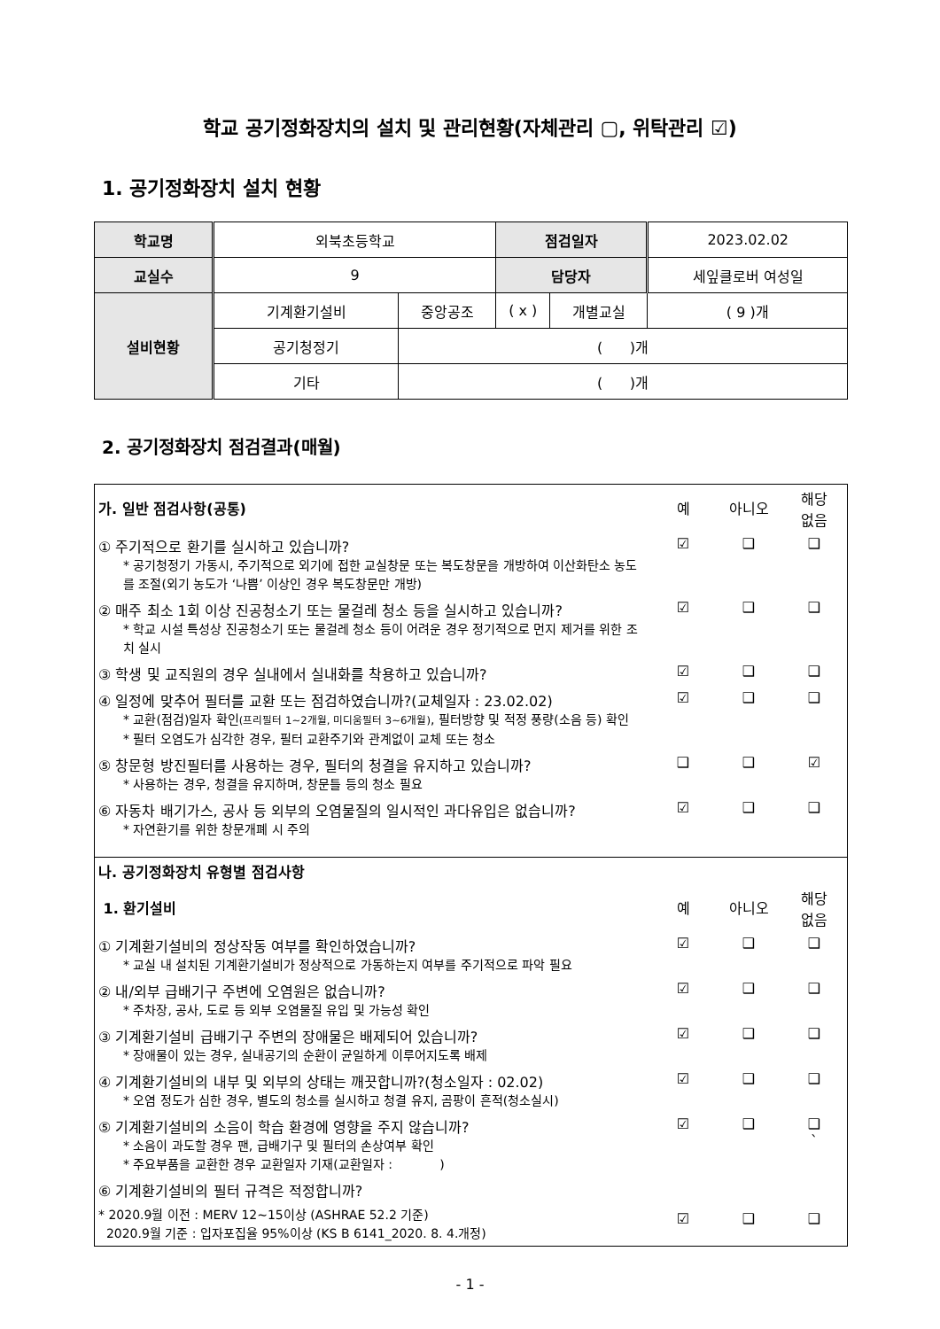학교 공기정화장치의 설치 및 관리현황(자체관리 ▢, 위탁관리 ☑)
1. 공기정화장치 설치 현황
| 학교명 | 외북초등학교 | | 점검일자 | | 2023.02.02 |
| 교실수 | 9 | | 담당자 | | 세잎클로버 여성일 |
| 설비현황 | 기계환기설비 | 중앙공조 | ( x ) | 개별교실 | ( 9 )개 |
| | 공기청정기 | ( )개 | | | |
| | 기타 | ( )개 | | | |
2. 공기정화장치 점검결과(매월)
| 가. 일반 점검사항(공통) | 예 | 아니오 | 해당 없음 |
| ① 주기적으로 환기를 실시하고 있습니까? * 공기청정기 가동시, 주기적으로 외기에 접한 교실창문 또는 복도창문을 개방하여 이산화탄소 농도를 조절(외기 농도가 ‘나쁨’ 이상인 경우 복도창문만 개방) | ☑ | ❑ | ❑ |
| ② 매주 최소 1회 이상 진공청소기 또는 물걸레 청소 등을 실시하고 있습니까? * 학교 시설 특성상 진공청소기 또는 물걸레 청소 등이 어려운 경우 정기적으로 먼지 제거를 위한 조치 실시 | ☑ | ❑ | ❑ |
| ③ 학생 및 교직원의 경우 실내에서 실내화를 착용하고 있습니까? | ☑ | ❑ | ❑ |
| ④ 일정에 맞추어 필터를 교환 또는 점검하였습니까?(교체일자 : 23.02.02) * 교환(점검)일자 확인 (프리필터 1~2개월, 미디움필터 3~6개월) , 필터방향 및 적정 풍량(소음 등) 확인 * 필터 오염도가 심각한 경우, 필터 교환주기와 관계없이 교체 또는 청소 | ☑ | ❑ | ❑ |
| ⑤ 창문형 방진필터를 사용하는 경우, 필터의 청결을 유지하고 있습니까? * 사용하는 경우, 청결을 유지하며, 창문틀 등의 청소 필요 | ❑ | ❑ | ☑ |
| ⑥ 자동차 배기가스, 공사 등 외부의 오염물질의 일시적인 과다유입은 없습니까? * 자연환기를 위한 창문개폐 시 주의 | ☑ | ❑ | ❑ |
| 나. 공기정화장치 유형별 점검사항 | | | |
| 1. 환기설비 | 예 | 아니오 | 해당 없음 |
| ① 기계환기설비의 정상작동 여부를 확인하였습니까? * 교실 내 설치된 기계환기설비가 정상적으로 가동하는지 여부를 주기적으로 파악 필요 | ☑ | ❑ | ❑ |
| ② 내/외부 급배기구 주변에 오염원은 없습니까? * 주차장, 공사, 도로 등 외부 오염물질 유입 및 가능성 확인 | ☑ | ❑ | ❑ |
| ③ 기계환기설비 급배기구 주변의 장애물은 배제되어 있습니까? * 장애물이 있는 경우, 실내공기의 순환이 균일하게 이루어지도록 배제 | ☑ | ❑ | ❑ |
| ④ 기계환기설비의 내부 및 외부의 상태는 깨끗합니까?(청소일자 : 02.02) * 오염 정도가 심한 경우, 별도의 청소를 실시하고 청결 유지, 곰팡이 흔적(청소실시) | ☑ | ❑ | ❑ |
| ⑤ 기계환기설비의 소음이 학습 환경에 영향을 주지 않습니까? * 소음이 과도할 경우 팬, 급배기구 및 필터의 손상여부 확인 * 주요부품을 교환한 경우 교환일자 기재(교환일자 : ) | ☑ | ❑ | ❑ ` |
| ⑥ 기계환기설비의 필터 규격은 적정합니까? * 2020.9월 이전 : MERV 12~15이상 (ASHRAE 52.2 기준) 2020.9월 기준 : 입자포집율 95%이상 (KS B 6141_2020. 8. 4.개정) | ☑ | ❑ | ❑ |
- 1 -